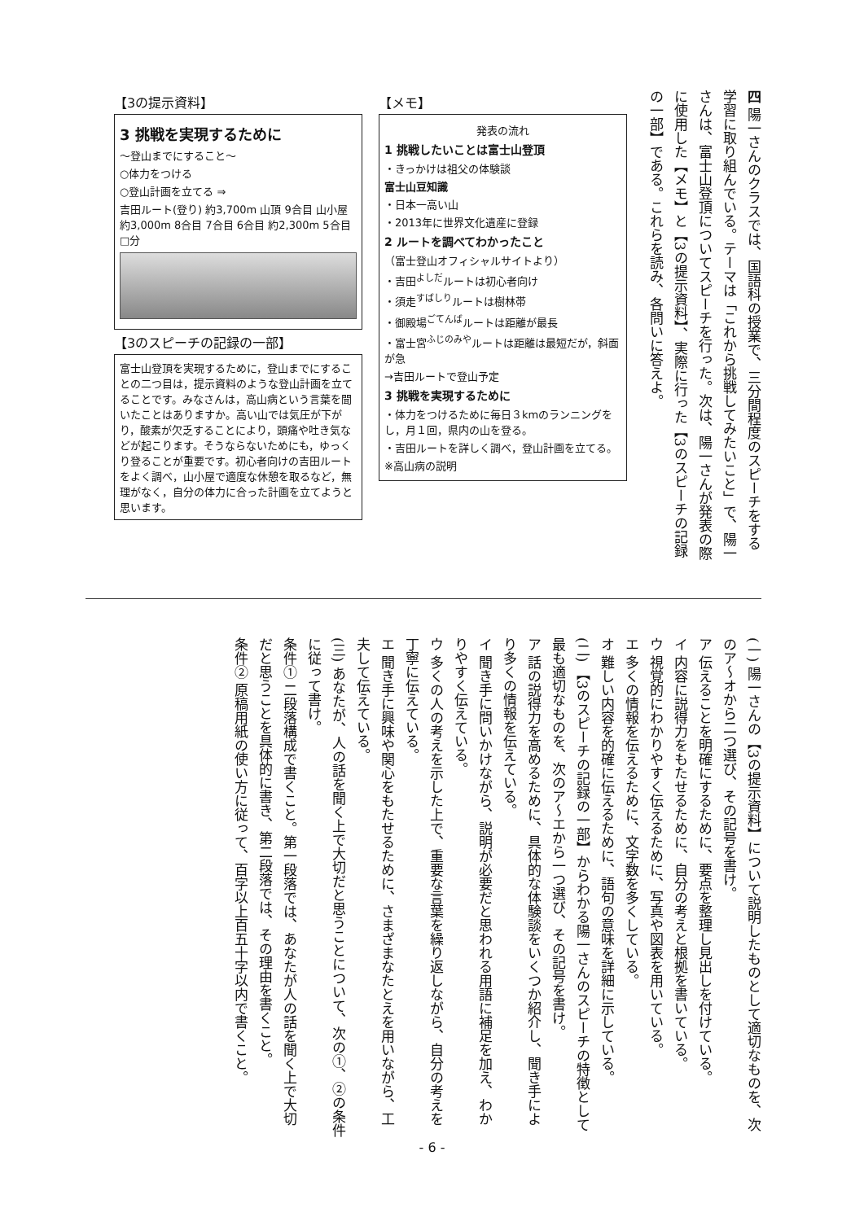四 陽一さんのクラスでは、国語科の授業で、三分間程度のスピーチをする学習に取り組んでいる。テーマは「これから挑戦してみたいこと」で、陽一さんは、富士山登頂についてスピーチを行った。次は、陽一さんが発表の際に使用した【メモ】と【3の提示資料】、実際に行った【3のスピーチの記録の一部】である。これらを読み、各問いに答えよ。
【メモ】
発表の流れ
1 挑戦したいことは富士山登頂
・きっかけは祖父の体験談
富士山豆知識
・日本一高い山
・2013年に世界文化遺産に登録
2 ルートを調べてわかったこと
（富士登山オフィシャルサイトより）
・吉田<sup>よしだ</sup>ルートは初心者向け
・須走<sup>すばしり</sup>ルートは樹林帯
・御殿場<sup>ごてんば</sup>ルートは距離が最長
・富士宮<sup>ふじのみや</sup>ルートは距離は最短だが，斜面が急
→吉田ルートで登山予定
3 挑戦を実現するために
・体力をつけるために毎日３kmのランニングをし，月１回，県内の山を登る。
・吉田ルートを詳しく調べ，登山計画を立てる。
※高山病の説明
【3の提示資料】
3 挑戦を実現するために
～登山までにすること～
○体力をつける
○登山計画を立てる ⇒
吉田ルート(登り) 約3,700m 山頂 9合目 山小屋 約3,000m 8合目 7合目 6合目 約2,300m 5合目 □分
【3のスピーチの記録の一部】
富士山登頂を実現するために，登山までにすることの二つ目は，提示資料のような登山計画を立てることです。みなさんは，高山病という言葉を聞いたことはありますか。高い山では気圧が下がり，酸素が欠乏することにより，頭痛や吐き気などが起こります。そうならないためにも，ゆっくり登ることが重要です。初心者向けの吉田ルートをよく調べ，山小屋で適度な休憩を取るなど，無理がなく，自分の体力に合った計画を立てようと思います。
(一) 陽一さんの【3の提示資料】について説明したものとして適切なものを、次のア～オから二つ選び、その記号を書け。
ア 伝えることを明確にするために、要点を整理し見出しを付けている。
イ 内容に説得力をもたせるために、自分の考えと根拠を書いている。
ウ 視覚的にわかりやすく伝えるために、写真や図表を用いている。
エ 多くの情報を伝えるために、文字数を多くしている。
オ 難しい内容を的確に伝えるために、語句の意味を詳細に示している。
(二) 【3のスピーチの記録の一部】からわかる陽一さんのスピーチの特徴として最も適切なものを、次のア～エから一つ選び、その記号を書け。
ア 話の説得力を高めるために、具体的な体験談をいくつか紹介し、聞き手により多くの情報を伝えている。
イ 聞き手に問いかけながら、説明が必要だと思われる用語に補足を加え、わかりやすく伝えている。
ウ 多くの人の考えを示した上で、重要な言葉を繰り返しながら、自分の考えを丁寧に伝えている。
エ 聞き手に興味や関心をもたせるために、さまざまなたとえを用いながら、工夫して伝えている。
(三) あなたが、人の話を聞く上で大切だと思うことについて、次の①、②の条件に従って書け。
条件① 二段落構成で書くこと。第一段落では、あなたが人の話を聞く上で大切だと思うことを具体的に書き、第二段落では、その理由を書くこと。
条件② 原稿用紙の使い方に従って、百字以上百五十字以内で書くこと。
- 6 -